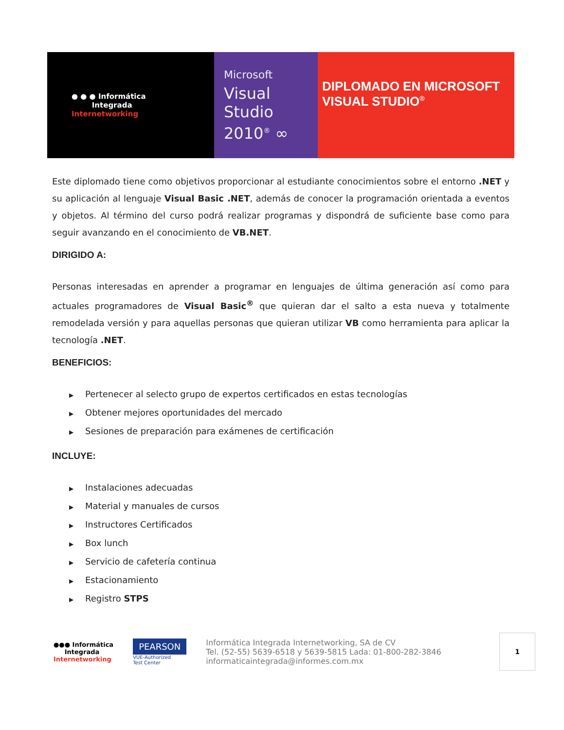● ● ● Informática
Integrada
Internetworking
Microsoft
Visual
Studio
2010<sup>®</sup> ∞
DIPLOMADO EN MICROSOFT
VISUAL STUDIO<sup>®</sup>
Este diplomado tiene como objetivos proporcionar al estudiante conocimientos sobre el entorno .NET y su aplicación al lenguaje Visual Basic .NET, además de conocer la programación orientada a eventos y objetos. Al término del curso podrá realizar programas y dispondrá de suficiente base como para seguir avanzando en el conocimiento de VB.NET.
DIRIGIDO A:
Personas interesadas en aprender a programar en lenguajes de última generación así como para actuales programadores de Visual Basic<sup>®</sup> que quieran dar el salto a esta nueva y totalmente remodelada versión y para aquellas personas que quieran utilizar VB como herramienta para aplicar la tecnología .NET.
BENEFICIOS:
▶ Pertenecer al selecto grupo de expertos certificados en estas tecnologías
▶ Obtener mejores oportunidades del mercado
▶ Sesiones de preparación para exámenes de certificación
INCLUYE:
▶ Instalaciones adecuadas
▶ Material y manuales de cursos
▶ Instructores Certificados
▶ Box lunch
▶ Servicio de cafetería continua
▶ Estacionamiento
▶ Registro STPS
●●● Informática
Integrada
Internetworking
PEARSON
VUE-Authorized
Test Center
Informática Integrada Internetworking, SA de CV
Tel. (52-55) 5639-6518 y 5639-5815 Lada: 01-800-282-3846
informaticaintegrada@informes.com.mx
1